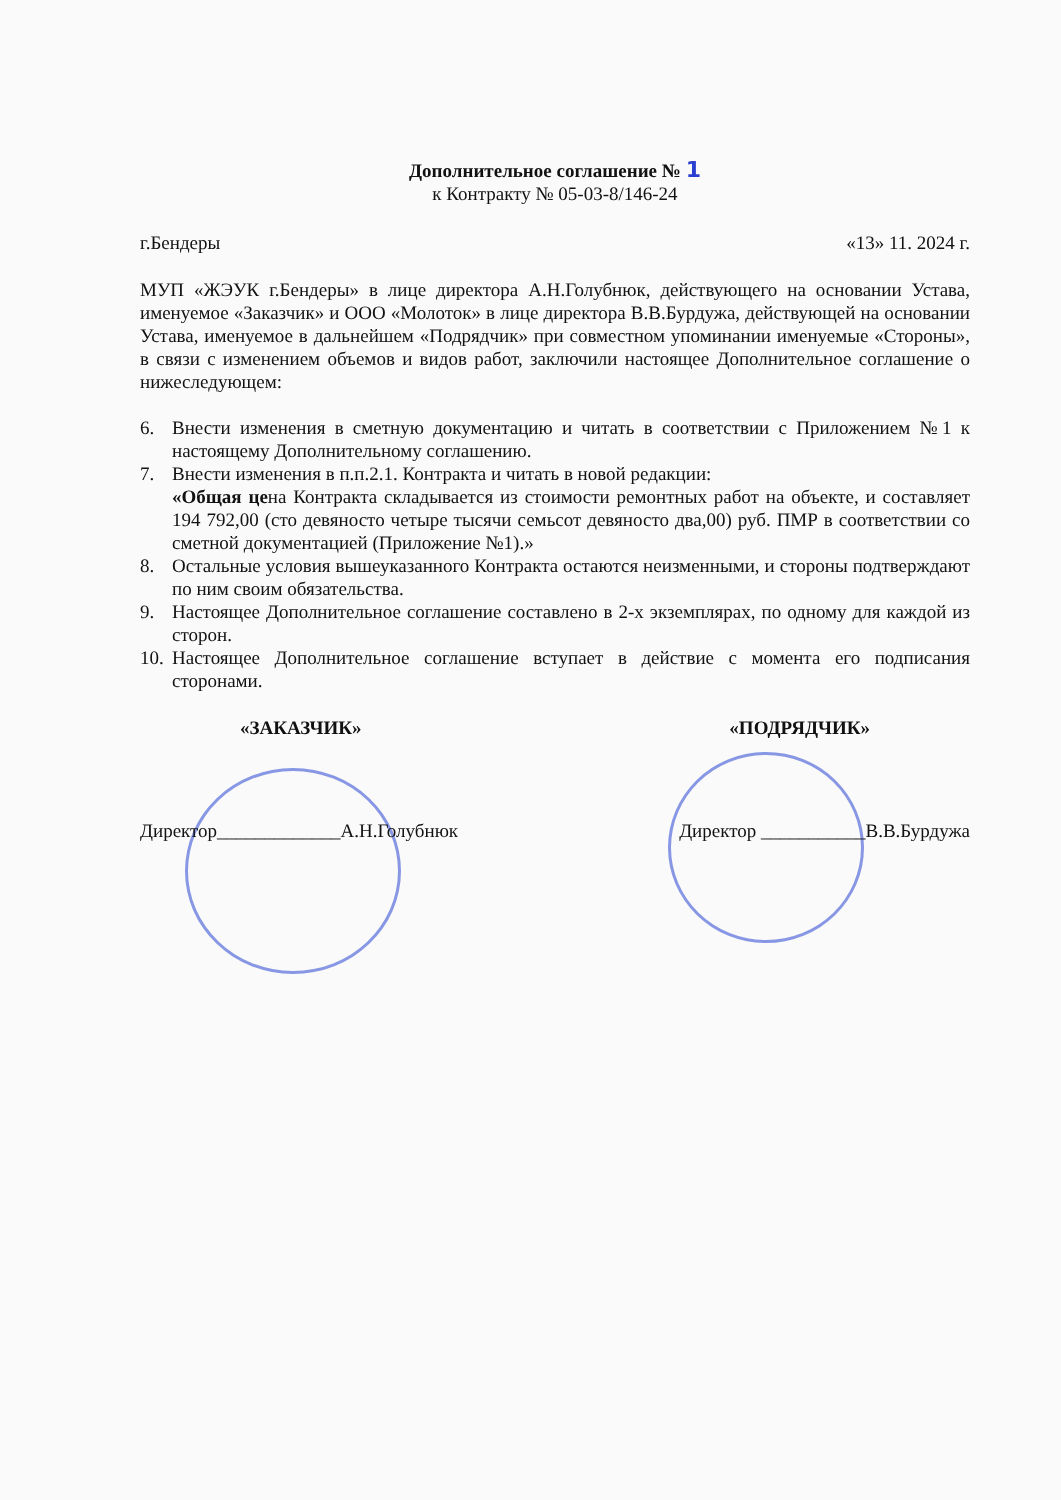Дополнительное соглашение № 1
к Контракту № 05-03-8/146-24
г.Бендеры «13» 11. 2024 г.
МУП «ЖЭУК г.Бендеры» в лице директора А.Н.Голубнюк, действующего на основании Устава, именуемое «Заказчик» и ООО «Молоток» в лице директора В.В.Бурдужа, действующей на основании Устава, именуемое в дальнейшем «Подрядчик» при совместном упоминании именуемые «Стороны», в связи с изменением объемов и видов работ, заключили настоящее Дополнительное соглашение о нижеследующем:
6. Внести изменения в сметную документацию и читать в соответствии с Приложением №1 к настоящему Дополнительному соглашению.
7. Внести изменения в п.п.2.1. Контракта и читать в новой редакции:
«Общая цена Контракта складывается из стоимости ремонтных работ на объекте, и составляет 194 792,00 (сто девяносто четыре тысячи семьсот девяносто два,00) руб. ПМР в соответствии со сметной документацией (Приложение №1).»
8. Остальные условия вышеуказанного Контракта остаются неизменными, и стороны подтверждают по ним своим обязательства.
9. Настоящее Дополнительное соглашение составлено в 2-х экземплярах, по одному для каждой из сторон.
10. Настоящее Дополнительное соглашение вступает в действие с момента его подписания сторонами.
«ЗАКАЗЧИК» «ПОДРЯДЧИК»
Директор_____________А.Н.Голубнюк Директор ___________В.В.Бурдужа